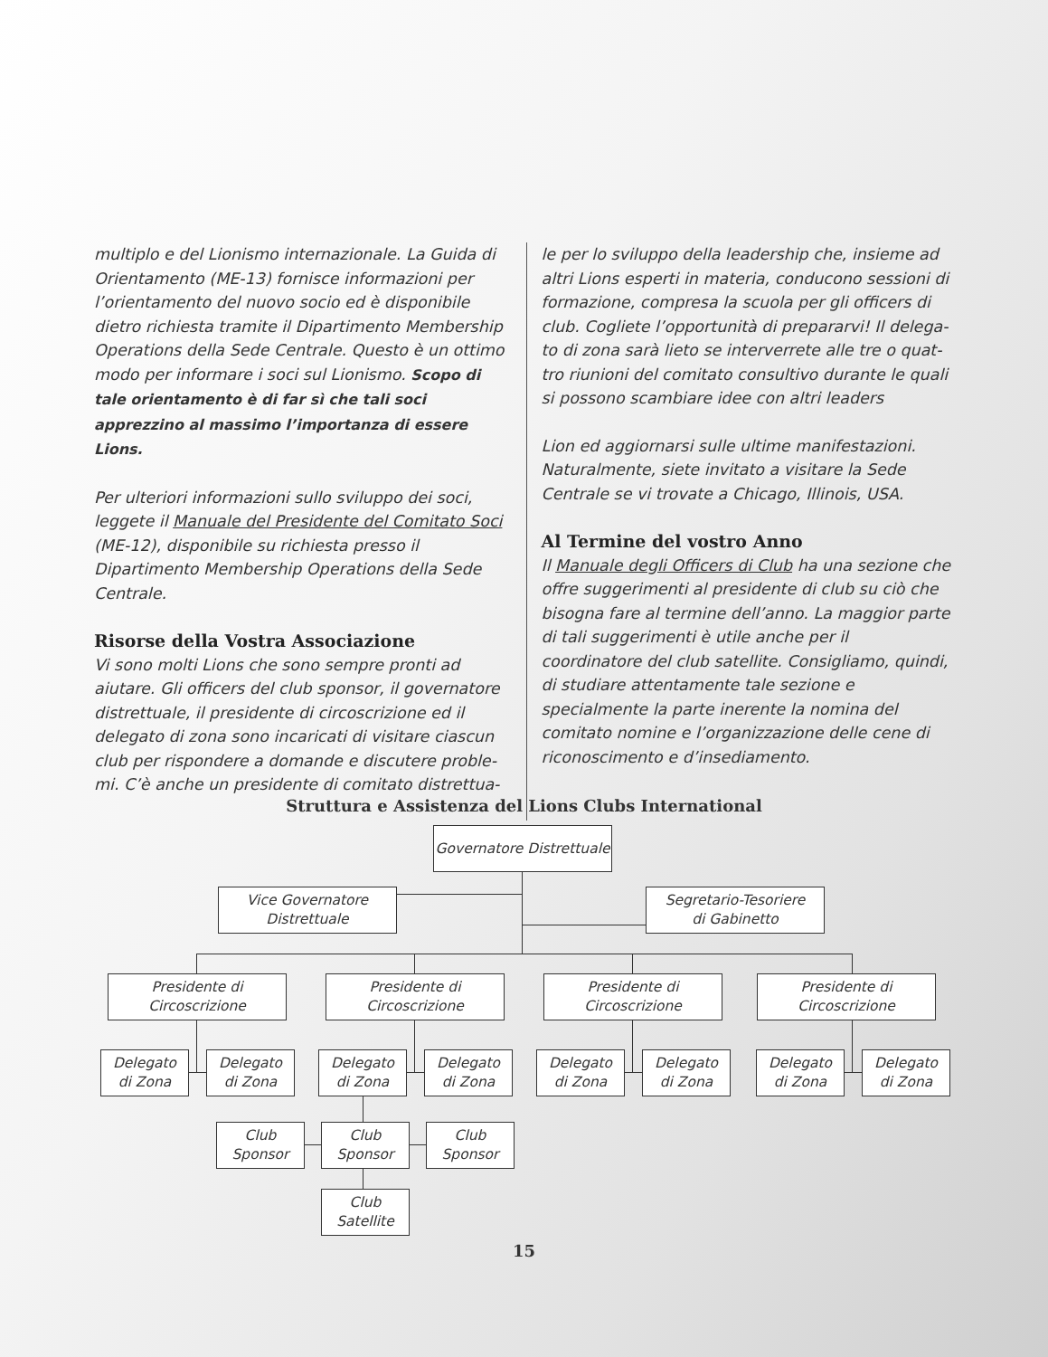multiplo e del Lionismo internazionale. La Guida di Orientamento (ME-13) fornisce informazioni per l’orientamento del nuovo socio ed è disponibile dietro richiesta tramite il Dipartimento Membership Operations della Sede Centrale. Questo è un ottimo modo per informare i soci sul Lionismo. Scopo di tale orientamento è di far sì che tali soci apprezzino al massimo l’importanza di essere Lions.
Per ulteriori informazioni sullo sviluppo dei soci, leggete il Manuale del Presidente del Comitato Soci (ME-12), disponibile su richiesta presso il Dipartimento Membership Operations della Sede Centrale.
Risorse della Vostra Associazione
Vi sono molti Lions che sono sempre pronti ad aiutare. Gli officers del club sponsor, il governatore distrettuale, il presidente di circoscrizione ed il delegato di zona sono incaricati di visitare ciascun club per rispondere a domande e discutere proble-mi. C’è anche un presidente di comitato distrettua-
le per lo sviluppo della leadership che, insieme ad altri Lions esperti in materia, conducono sessioni di formazione, compresa la scuola per gli officers di club. Cogliete l’opportunità di prepararvi! Il delega-to di zona sarà lieto se interverrete alle tre o quat-tro riunioni del comitato consultivo durante le quali si possono scambiare idee con altri leaders
Lion ed aggiornarsi sulle ultime manifestazioni. Naturalmente, siete invitato a visitare la Sede Centrale se vi trovate a Chicago, Illinois, USA.
Al Termine del vostro Anno
Il Manuale degli Officers di Club ha una sezione che offre suggerimenti al presidente di club su ciò che bisogna fare al termine dell’anno. La maggior parte di tali suggerimenti è utile anche per il coordinatore del club satellite. Consigliamo, quindi, di studiare attentamente tale sezione e specialmente la parte inerente la nomina del comitato nomine e l’organizzazione delle cene di riconoscimento e d’insediamento.
Struttura e Assistenza del Lions Clubs International
Governatore Distrettuale
Vice Governatore
Distrettuale
Segretario-Tesoriere
di Gabinetto
Presidente di
Circoscrizione
Presidente di
Circoscrizione
Presidente di
Circoscrizione
Presidente di
Circoscrizione
Delegato
di Zona
Delegato
di Zona
Delegato
di Zona
Delegato
di Zona
Delegato
di Zona
Delegato
di Zona
Delegato
di Zona
Delegato
di Zona
Club
Sponsor
Club
Sponsor
Club
Sponsor
Club
Satellite
15